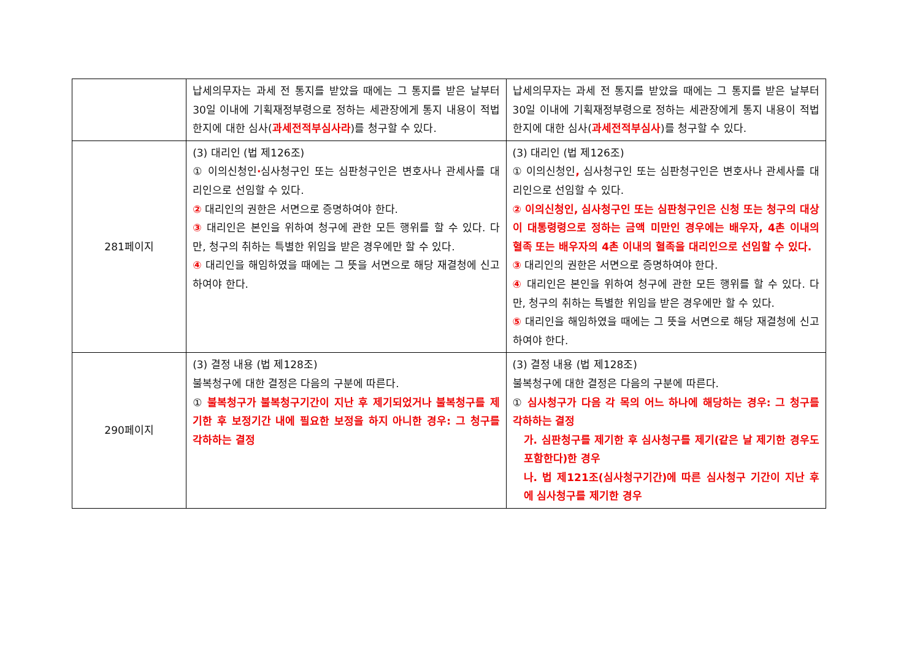| | 납세의무자는 과세 전 통지를 받았을 때에는 그 통지를 받은 날부터 30일 이내에 기획재정부령으로 정하는 세관장에게 통지 내용이 적법한지에 대한 심사( 과세전적부심사라 )를 청구할 수 있다. | 납세의무자는 과세 전 통지를 받았을 때에는 그 통지를 받은 날부터 30일 이내에 기획재정부령으로 정하는 세관장에게 통지 내용이 적법한지에 대한 심사( 과세전적부심사 )를 청구할 수 있다. |
| 281페이지 | (3) 대리인 (법 제126조) ① 이의신청인 · 심사청구인 또는 심판청구인은 변호사나 관세사를 대리인으로 선임할 수 있다. ② 대리인의 권한은 서면으로 증명하여야 한다. ③ 대리인은 본인을 위하여 청구에 관한 모든 행위를 할 수 있다. 다만, 청구의 취하는 특별한 위임을 받은 경우에만 할 수 있다. ④ 대리인을 해임하였을 때에는 그 뜻을 서면으로 해당 재결청에 신고하여야 한다. | (3) 대리인 (법 제126조) ① 이의신청인 , 심사청구인 또는 심판청구인은 변호사나 관세사를 대리인으로 선임할 수 있다. ② 이의신청인, 심사청구인 또는 심판청구인은 신청 또는 청구의 대상이 대통령령으로 정하는 금액 미만인 경우에는 배우자, 4촌 이내의 혈족 또는 배우자의 4촌 이내의 혈족을 대리인으로 선임할 수 있다. ③ 대리인의 권한은 서면으로 증명하여야 한다. ④ 대리인은 본인을 위하여 청구에 관한 모든 행위를 할 수 있다. 다만, 청구의 취하는 특별한 위임을 받은 경우에만 할 수 있다. ⑤ 대리인을 해임하였을 때에는 그 뜻을 서면으로 해당 재결청에 신고하여야 한다. |
| 290페이지 | (3) 결정 내용 (법 제128조) 불복청구에 대한 결정은 다음의 구분에 따른다. ① 불복청구가 불복청구기간이 지난 후 제기되었거나 불복청구를 제기한 후 보정기간 내에 필요한 보정을 하지 아니한 경우: 그 청구를 각하하는 결정 | (3) 결정 내용 (법 제128조) 불복청구에 대한 결정은 다음의 구분에 따른다. ① 심사청구가 다음 각 목의 어느 하나에 해당하는 경우: 그 청구를 각하하는 결정 가. 심판청구를 제기한 후 심사청구를 제기(같은 날 제기한 경우도 포함한다)한 경우 나. 법 제121조(심사청구기간)에 따른 심사청구 기간이 지난 후에 심사청구를 제기한 경우 |